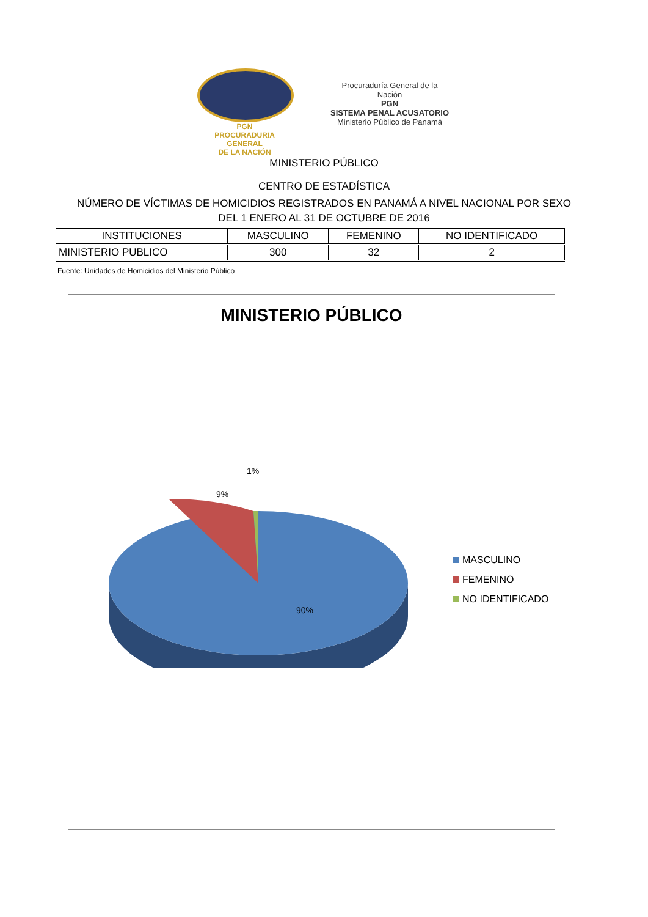PGN
PROCURADURIA
GENERAL
DE LA NACIÓN
Procuraduría General de la Nación
PGN
SISTEMA PENAL ACUSATORIO
Ministerio Público de Panamá
MINISTERIO PÚBLICO
CENTRO DE ESTADÍSTICA
NÚMERO DE VÍCTIMAS DE HOMICIDIOS REGISTRADOS EN PANAMÁ A NIVEL NACIONAL POR SEXO
DEL 1 ENERO AL 31 DE OCTUBRE DE 2016
| INSTITUCIONES | MASCULINO | FEMENINO | NO IDENTIFICADO |
| --- | --- | --- | --- |
| MINISTERIO PUBLICO | 300 | 32 | 2 |
Fuente: Unidades de Homicidios del Ministerio Público
MINISTERIO PÚBLICO
1%
9%
90%
MASCULINO
FEMENINO
NO IDENTIFICADO